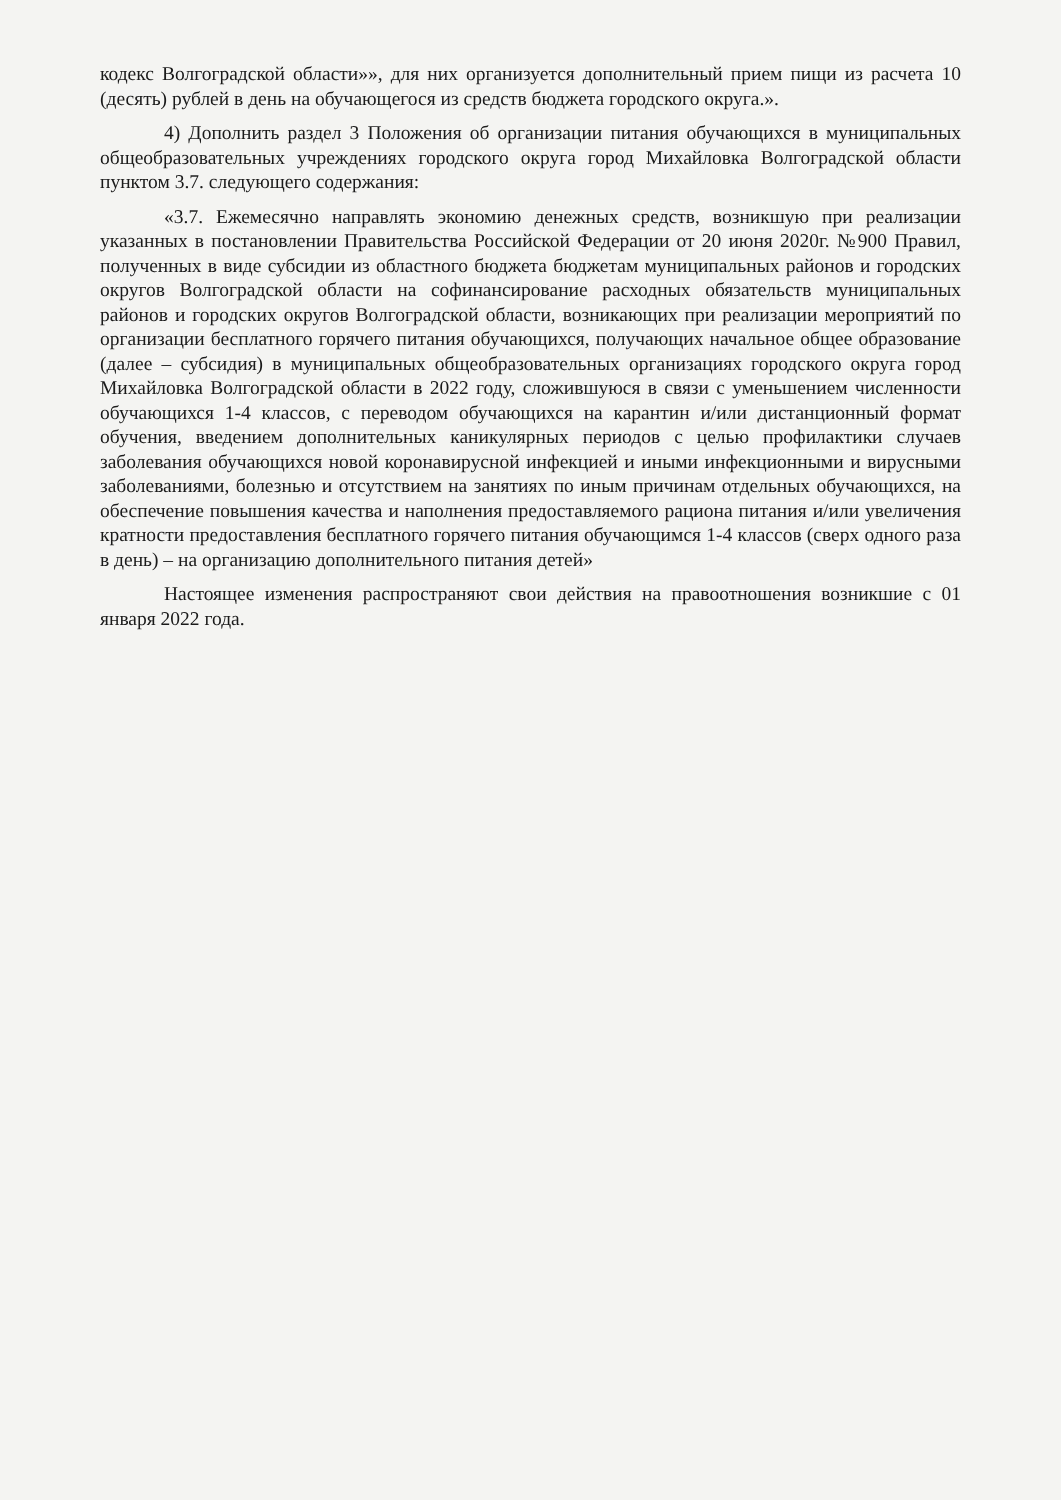кодекс Волгоградской области»», для них организуется дополнительный прием пищи из расчета 10 (десять) рублей в день на обучающегося из средств бюджета городского округа.».
4) Дополнить раздел 3 Положения об организации питания обучающихся в муниципальных общеобразовательных учреждениях городского округа город Михайловка Волгоградской области пунктом 3.7. следующего содержания:
«3.7. Ежемесячно направлять экономию денежных средств, возникшую при реализации указанных в постановлении Правительства Российской Федерации от 20 июня 2020г. №900 Правил, полученных в виде субсидии из областного бюджета бюджетам муниципальных районов и городских округов Волгоградской области на софинансирование расходных обязательств муниципальных районов и городских округов Волгоградской области, возникающих при реализации мероприятий по организации бесплатного горячего питания обучающихся, получающих начальное общее образование (далее – субсидия) в муниципальных общеобразовательных организациях городского округа город Михайловка Волгоградской области в 2022 году, сложившуюся в связи с уменьшением численности обучающихся 1-4 классов, с переводом обучающихся на карантин и/или дистанционный формат обучения, введением дополнительных каникулярных периодов с целью профилактики случаев заболевания обучающихся новой коронавирусной инфекцией и иными инфекционными и вирусными заболеваниями, болезнью и отсутствием на занятиях по иным причинам отдельных обучающихся, на обеспечение повышения качества и наполнения предоставляемого рациона питания и/или увеличения кратности предоставления бесплатного горячего питания обучающимся 1-4 классов (сверх одного раза в день) – на организацию дополнительного питания детей»
Настоящее изменения распространяют свои действия на правоотношения возникшие с 01 января 2022 года.